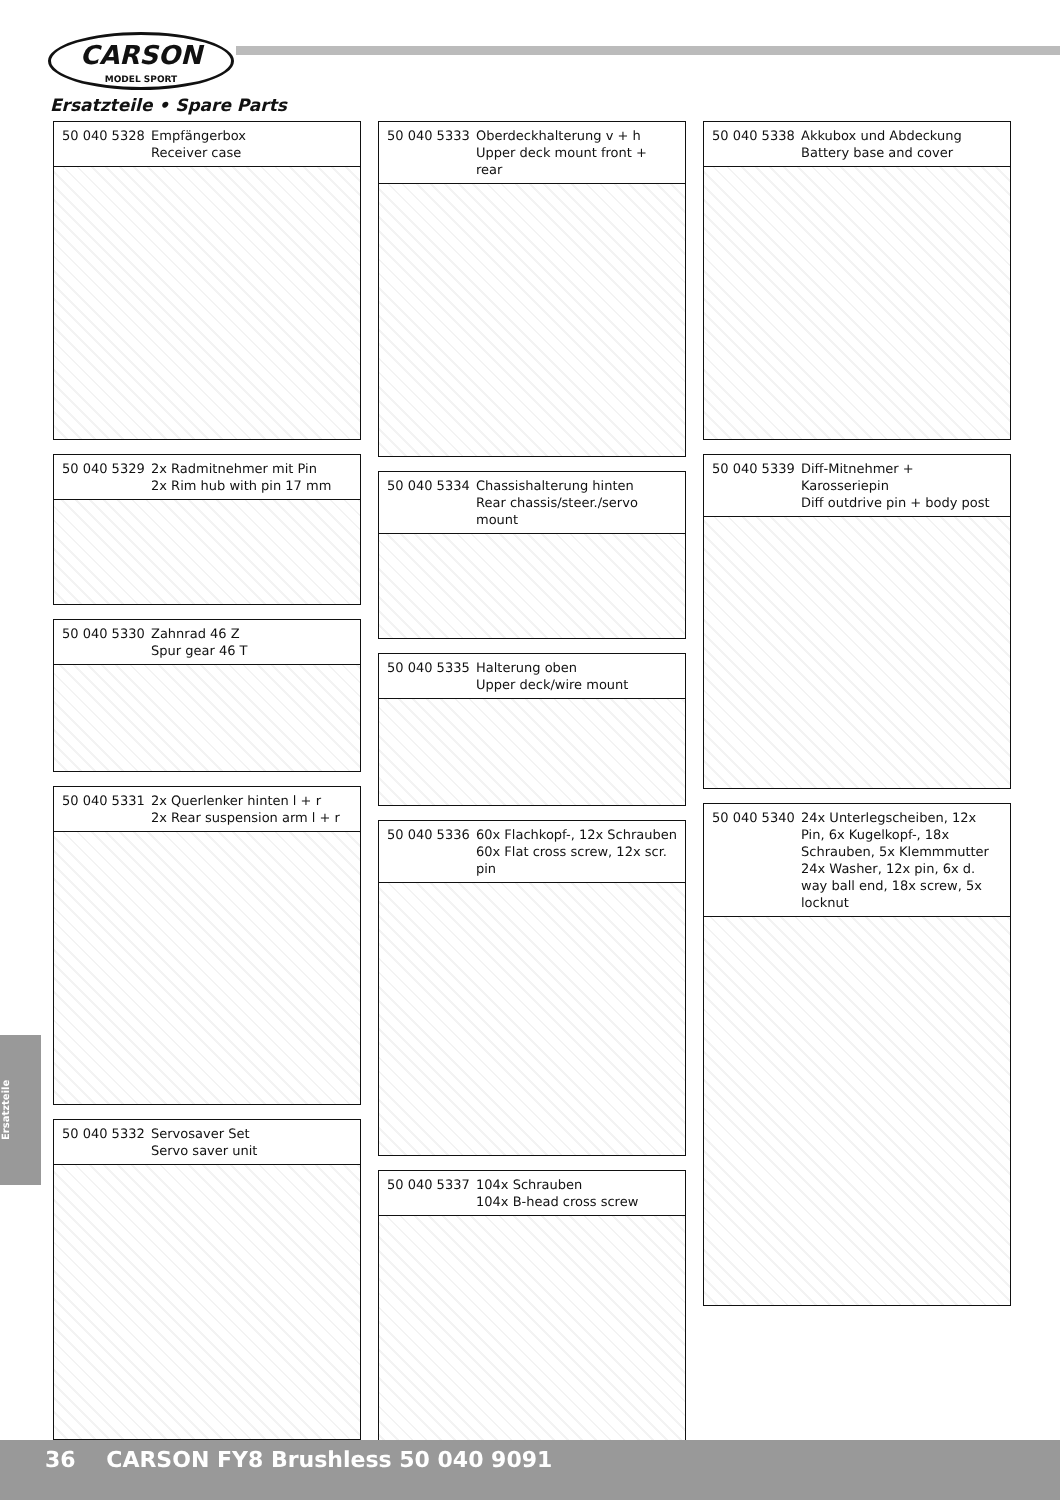CARSON
MODEL SPORT
Ersatzteile • Spare Parts
50 040 5328 Empfängerbox
Receiver case
50 040 5329 2x Radmitnehmer mit Pin
2x Rim hub with pin 17 mm
50 040 5330 Zahnrad 46 Z
Spur gear 46 T
50 040 5331 2x Querlenker hinten l + r
2x Rear suspension arm l + r
50 040 5332 Servosaver Set
Servo saver unit
50 040 5333 Oberdeckhalterung v + h
Upper deck mount front + rear
50 040 5334 Chassishalterung hinten
Rear chassis/steer./servo mount
50 040 5335 Halterung oben
Upper deck/wire mount
50 040 5336 60x Flachkopf-, 12x Schrauben
60x Flat cross screw, 12x scr. pin
50 040 5337 104x Schrauben
104x B-head cross screw
50 040 5338 Akkubox und Abdeckung
Battery base and cover
50 040 5339 Diff-Mitnehmer + Karosseriepin
Diff outdrive pin + body post
50 040 5340 24x Unterlegscheiben, 12x Pin, 6x Kugelkopf-, 18x Schrauben, 5x Klemmmutter
24x Washer, 12x pin, 6x d. way ball end, 18x screw, 5x locknut
Ersatzteile
36 CARSON FY8 Brushless 50 040 9091